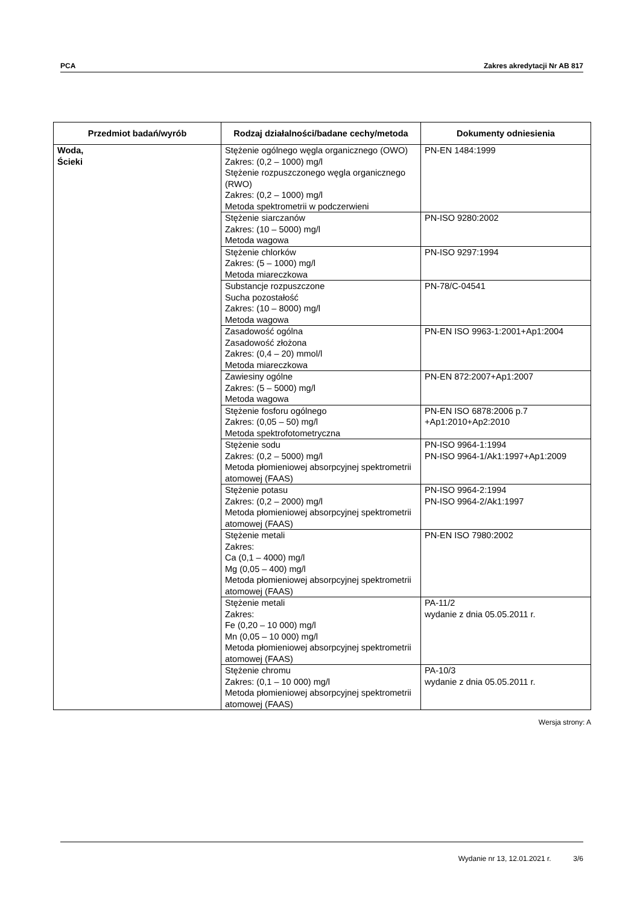PCA Zakres akredytacji Nr AB 817
| Przedmiot badań/wyrób | Rodzaj działalności/badane cechy/metoda | Dokumenty odniesienia |
| --- | --- | --- |
| Woda, Ścieki | Stężenie ogólnego węgla organicznego (OWO) Zakres: (0,2 – 1000) mg/l Stężenie rozpuszczonego węgla organicznego (RWO) Zakres: (0,2 – 1000) mg/l Metoda spektrometrii w podczerwieni | PN-EN 1484:1999 |
| | Stężenie siarczanów Zakres: (10 – 5000) mg/l Metoda wagowa | PN-ISO 9280:2002 |
| | Stężenie chlorków Zakres: (5 – 1000) mg/l Metoda miareczkowa | PN-ISO 9297:1994 |
| | Substancje rozpuszczone Sucha pozostałość Zakres: (10 – 8000) mg/l Metoda wagowa | PN-78/C-04541 |
| | Zasadowość ogólna Zasadowość złożona Zakres: (0,4 – 20) mmol/l Metoda miareczkowa | PN-EN ISO 9963-1:2001+Ap1:2004 |
| | Zawiesiny ogólne Zakres: (5 – 5000) mg/l Metoda wagowa | PN-EN 872:2007+Ap1:2007 |
| | Stężenie fosforu ogólnego Zakres: (0,05 – 50) mg/l Metoda spektrofotometryczna | PN-EN ISO 6878:2006 p.7 +Ap1:2010+Ap2:2010 |
| | Stężenie sodu Zakres: (0,2 – 5000) mg/l Metoda płomieniowej absorpcyjnej spektrometrii atomowej (FAAS) | PN-ISO 9964-1:1994 PN-ISO 9964-1/Ak1:1997+Ap1:2009 |
| | Stężenie potasu Zakres: (0,2 – 2000) mg/l Metoda płomieniowej absorpcyjnej spektrometrii atomowej (FAAS) | PN-ISO 9964-2:1994 PN-ISO 9964-2/Ak1:1997 |
| | Stężenie metali Zakres: Ca (0,1 – 4000) mg/l Mg (0,05 – 400) mg/l Metoda płomieniowej absorpcyjnej spektrometrii atomowej (FAAS) | PN-EN ISO 7980:2002 |
| | Stężenie metali Zakres: Fe (0,20 – 10 000) mg/l Mn (0,05 – 10 000) mg/l Metoda płomieniowej absorpcyjnej spektrometrii atomowej (FAAS) | PA-11/2 wydanie z dnia 05.05.2011 r. |
| | Stężenie chromu Zakres: (0,1 – 10 000) mg/l Metoda płomieniowej absorpcyjnej spektrometrii atomowej (FAAS) | PA-10/3 wydanie z dnia 05.05.2011 r. |
Wersja strony: A
Wydanie nr 13, 12.01.2021 r. 3/6